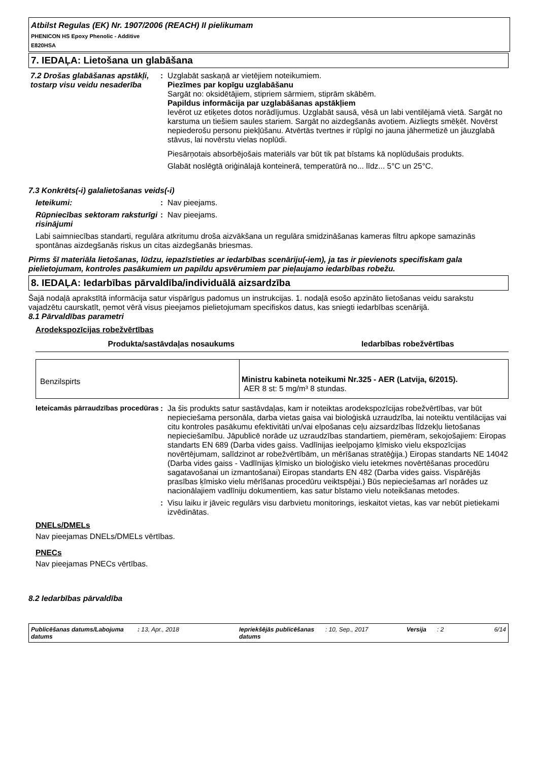Atbilst Regulas (EK) Nr. 1907/2006 (REACH) II pielikumam
PHENICON HS Epoxy Phenolic - Additive
E820HSA
7. IEDAĻA: Lietošana un glabāšana
7.2 Drošas glabāšanas apstākļi, tostarp visu veidu nesaderība
: Uzglabāt saskaņā ar vietējiem noteikumiem.
Piezīmes par kopīgu uzglabāšanu
Sargāt no: oksidētājiem, stipriem sārmiem, stiprām skābēm.
Papildus informācija par uzglabāšanas apstākļiem
Ievērot uz etiķetes dotos norādījumus. Uzglabāt sausā, vēsā un labi ventilējamā vietā. Sargāt no karstuma un tiešiem saules stariem. Sargāt no aizdegšanās avotiem. Aizliegts smēķēt. Novērst nepiederošu personu piekļūšanu. Atvērtās tvertnes ir rūpīgi no jauna jāhermetizē un jāuzglabā stāvus, lai novērstu vielas noplūdi.
Piesārņotais absorbējošais materiāls var būt tik pat bīstams kā noplūdušais produkts.
Glabāt noslēgtā oriģinālajā konteinerā, temperatūrā no... līdz... 5°C un 25°C.
7.3 Konkrēts(-i) galalietošanas veids(-i)
Ieteikumi: : Nav pieejams.
Rūpniecības sektoram raksturīgi risinājumi
: Nav pieejams.
Labi saimniecības standarti, regulāra atkritumu droša aizvākšana un regulāra smidzināšanas kameras filtru apkope samazinās spontānas aizdegšanās riskus un citas aizdegšanās briesmas.
Pirms šī materiāla lietošanas, lūdzu, iepazīstieties ar iedarbības scenāriju(-iem), ja tas ir pievienots specifiskam gala pielietojumam, kontroles pasākumiem un papildu apsvērumiem par pieļaujamo iedarbības robežu.
8. IEDAĻA: Iedarbības pārvaldība/individuālā aizsardzība
Šajā nodaļā aprakstītā informācija satur vispārīgus padomus un instrukcijas. 1. nodaļā esošo apzināto lietošanas veidu sarakstu vajadzētu caurskatīt, ņemot vērā visus pieejamos pielietojumam specifiskos datus, kas sniegti iedarbības scenārijā.
8.1 Pārvaldības parametri
Arodekspozīcijas robežvērtības
| Produkta/sastāvdaļas nosaukums | Iedarbības robežvērtības |
| --- | --- |
| Benzilspirts | Ministru kabineta noteikumi Nr.325 - AER (Latvija, 6/2015). AER 8 st: 5 mg/m³ 8 stundas. |
Ieteicamās pārraudzības procedūras
: Ja šis produkts satur sastāvdaļas, kam ir noteiktas arodekspozīcijas robežvērtības, var būt nepieciešama personāla, darba vietas gaisa vai bioloģiskā uzraudzība, lai noteiktu ventilācijas vai citu kontroles pasākumu efektivitāti un/vai elpošanas ceļu aizsardzības līdzekļu lietošanas nepieciešamību. Jāpublicē norāde uz uzraudzības standartiem, piemēram, sekojošajiem: Eiropas standarts EN 689 (Darba vides gaiss. Vadlīnijas ieelpojamo ķīmisko vielu ekspozīcijas novērtējumam, salīdzinot ar robežvērtībām, un mērīšanas stratēģija.) Eiropas standarts NE 14042 (Darba vides gaiss - Vadlīnijas ķīmisko un bioloģisko vielu ietekmes novērtēšanas procedūru sagatavošanai un izmantošanai) Eiropas standarts EN 482 (Darba vides gaiss. Vispārējās prasības ķīmisko vielu mērīšanas procedūru veiktspējai.) Būs nepieciešamas arī norādes uz nacionālajiem vadlīniju dokumentiem, kas satur bīstamo vielu noteikšanas metodes.
: Visu laiku ir jāveic regulārs visu darbvietu monitorings, ieskaitot vietas, kas var nebūt pietiekami izvēdinātas.
DNELs/DMELs
Nav pieejamas DNELs/DMELs vērtības.
PNECs
Nav pieejamas PNECs vērtības.
8.2 Iedarbības pārvaldība
Publicēšanas datums/Labojuma datums
: 13, Apr., 2018 Iepriekšējās publicēšanas datums
: 10, Sep., 2017 Versija : 2 6/14